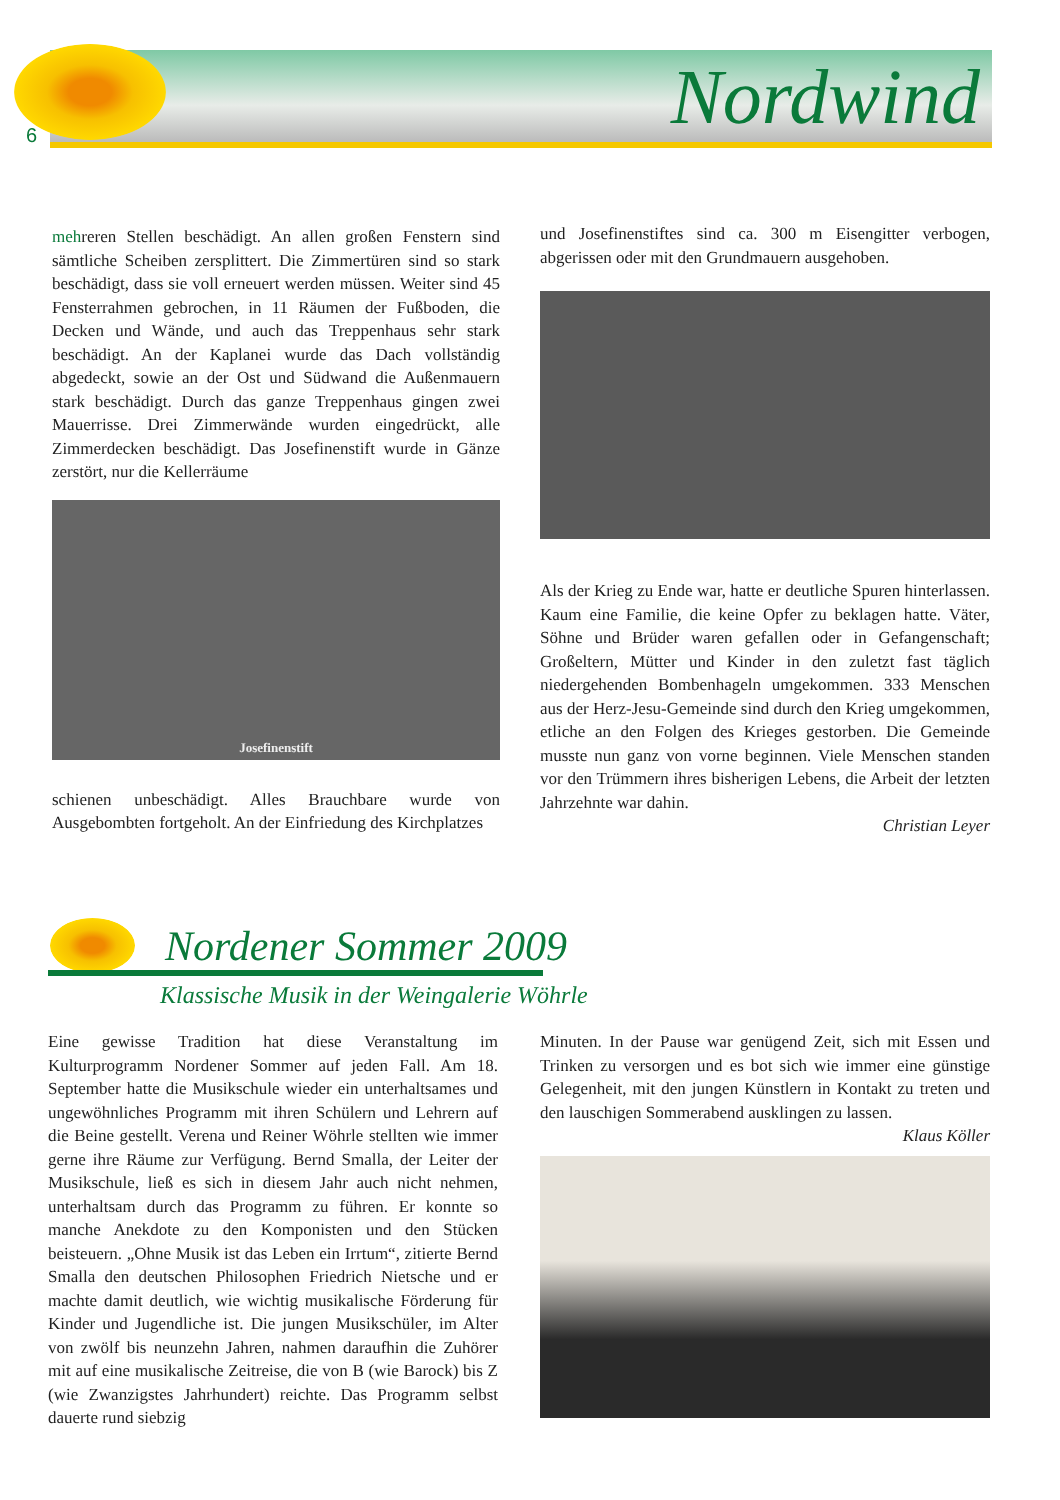6 Nordwind
mehreren Stellen beschädigt. An allen großen Fenstern sind sämtliche Scheiben zersplittert. Die Zimmertüren sind so stark beschädigt, dass sie voll erneuert werden müssen. Weiter sind 45 Fensterrahmen gebrochen, in 11 Räumen der Fußboden, die Decken und Wände, und auch das Treppenhaus sehr stark beschädigt. An der Kaplanei wurde das Dach vollständig abgedeckt, sowie an der Ost und Südwand die Außenmauern stark beschädigt. Durch das ganze Treppenhaus gingen zwei Mauerrisse. Drei Zimmerwände wurden eingedrückt, alle Zimmerdecken beschädigt. Das Josefinenstift wurde in Gänze zerstört, nur die Kellerräume
Josefinenstift
schienen unbeschädigt. Alles Brauchbare wurde von Ausgebombten fortgeholt. An der Einfriedung des Kirchplatzes
und Josefinenstiftes sind ca. 300 m Eisengitter verbogen, abgerissen oder mit den Grundmauern ausgehoben.
Als der Krieg zu Ende war, hatte er deutliche Spuren hinterlassen. Kaum eine Familie, die keine Opfer zu beklagen hatte. Väter, Söhne und Brüder waren gefallen oder in Gefangenschaft; Großeltern, Mütter und Kinder in den zuletzt fast täglich niedergehenden Bombenhageln umgekommen. 333 Menschen aus der Herz-Jesu-Gemeinde sind durch den Krieg umgekommen, etliche an den Folgen des Krieges gestorben. Die Gemeinde musste nun ganz von vorne beginnen. Viele Menschen standen vor den Trümmern ihres bisherigen Lebens, die Arbeit der letzten Jahrzehnte war dahin.
Christian Leyer
Nordener Sommer 2009
Klassische Musik in der Weingalerie Wöhrle
Eine gewisse Tradition hat diese Veranstaltung im Kulturprogramm Nordener Sommer auf jeden Fall. Am 18. September hatte die Musikschule wieder ein unterhaltsames und ungewöhnliches Programm mit ihren Schülern und Lehrern auf die Beine gestellt. Verena und Reiner Wöhrle stellten wie immer gerne ihre Räume zur Verfügung. Bernd Smalla, der Leiter der Musikschule, ließ es sich in diesem Jahr auch nicht nehmen, unterhaltsam durch das Programm zu führen. Er konnte so manche Anekdote zu den Komponisten und den Stücken beisteuern. „Ohne Musik ist das Leben ein Irrtum“, zitierte Bernd Smalla den deutschen Philosophen Friedrich Nietsche und er machte damit deutlich, wie wichtig musikalische Förderung für Kinder und Jugendliche ist. Die jungen Musikschüler, im Alter von zwölf bis neunzehn Jahren, nahmen daraufhin die Zuhörer mit auf eine musikalische Zeitreise, die von B (wie Barock) bis Z (wie Zwanzigstes Jahrhundert) reichte. Das Programm selbst dauerte rund siebzig
Minuten. In der Pause war genügend Zeit, sich mit Essen und Trinken zu versorgen und es bot sich wie immer eine günstige Gelegenheit, mit den jungen Künstlern in Kontakt zu treten und den lauschigen Sommerabend ausklingen zu lassen.
Klaus Köller